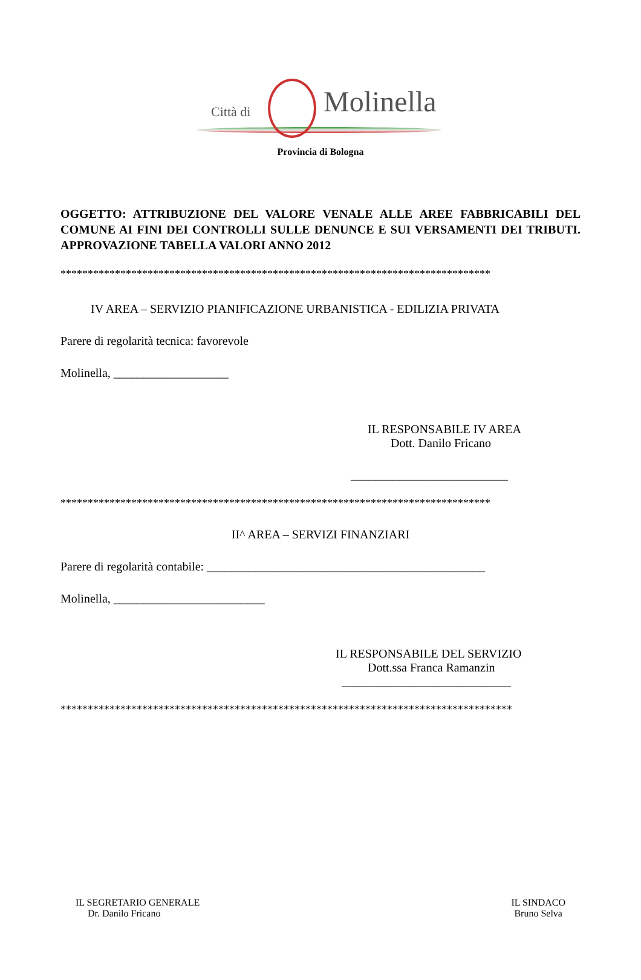Città di Molinella
Provincia di Bologna
OGGETTO: ATTRIBUZIONE DEL VALORE VENALE ALLE AREE FABBRICABILI DEL COMUNE AI FINI DEI CONTROLLI SULLE DENUNCE E SUI VERSAMENTI DEI TRIBUTI. APPROVAZIONE TABELLA VALORI ANNO 2012
*******************************************************************************
IV AREA – SERVIZIO PIANIFICAZIONE URBANISTICA - EDILIZIA PRIVATA
Parere di regolarità tecnica: favorevole
Molinella, ___________________
IL RESPONSABILE IV AREA
Dott. Danilo Fricano
__________________________
*******************************************************************************
II^ AREA – SERVIZI FINANZIARI
Parere di regolarità contabile: ______________________________________________
Molinella, _________________________
IL RESPONSABILE DEL SERVIZIO
Dott.ssa Franca Ramanzin
____________________________
***********************************************************************************
IL SEGRETARIO GENERALE
Dr. Danilo Fricano
IL SINDACO
Bruno Selva